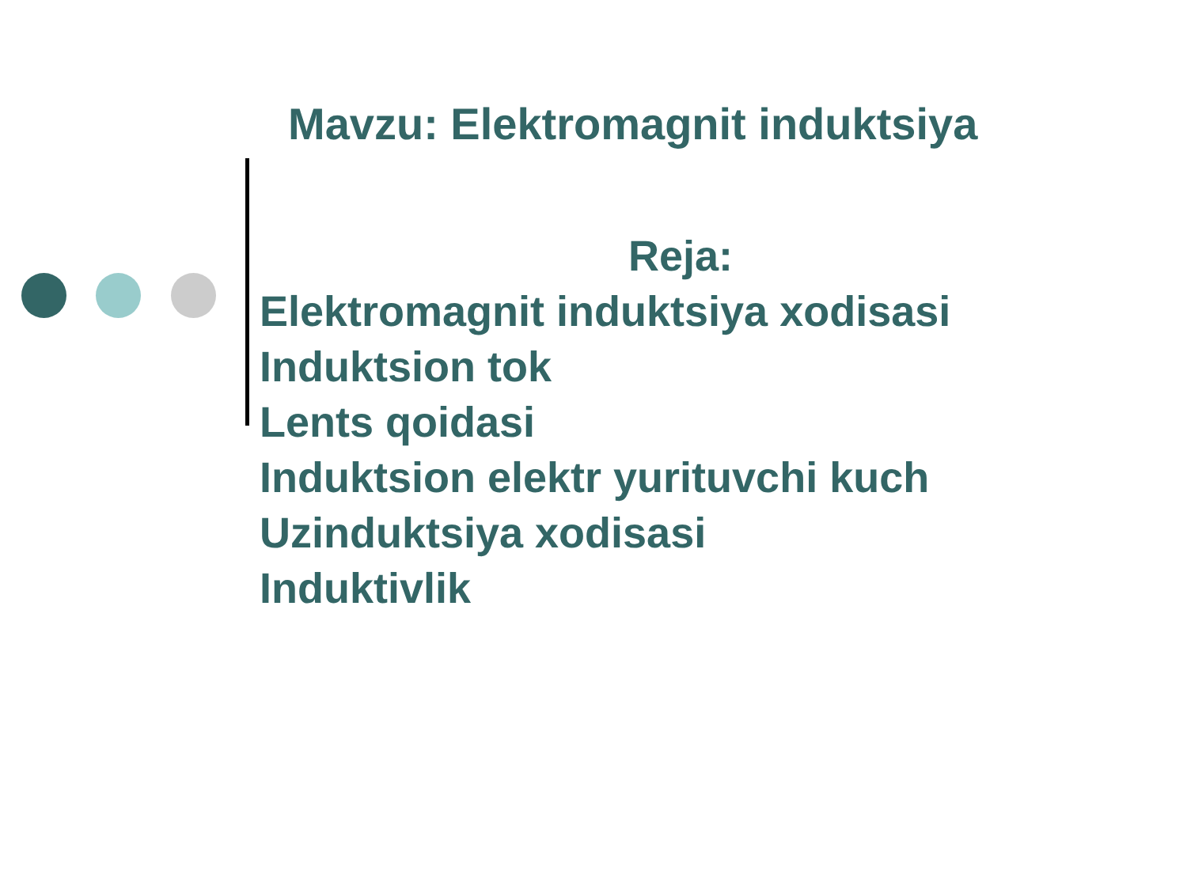Mavzu: Elektromagnit induktsiya
Reja:
Elektromagnit induktsiya xodisasi
Induktsion tok
Lents qoidasi
Induktsion elektr yurituvchi kuch
Uzinduktsiya xodisasi
Induktivlik